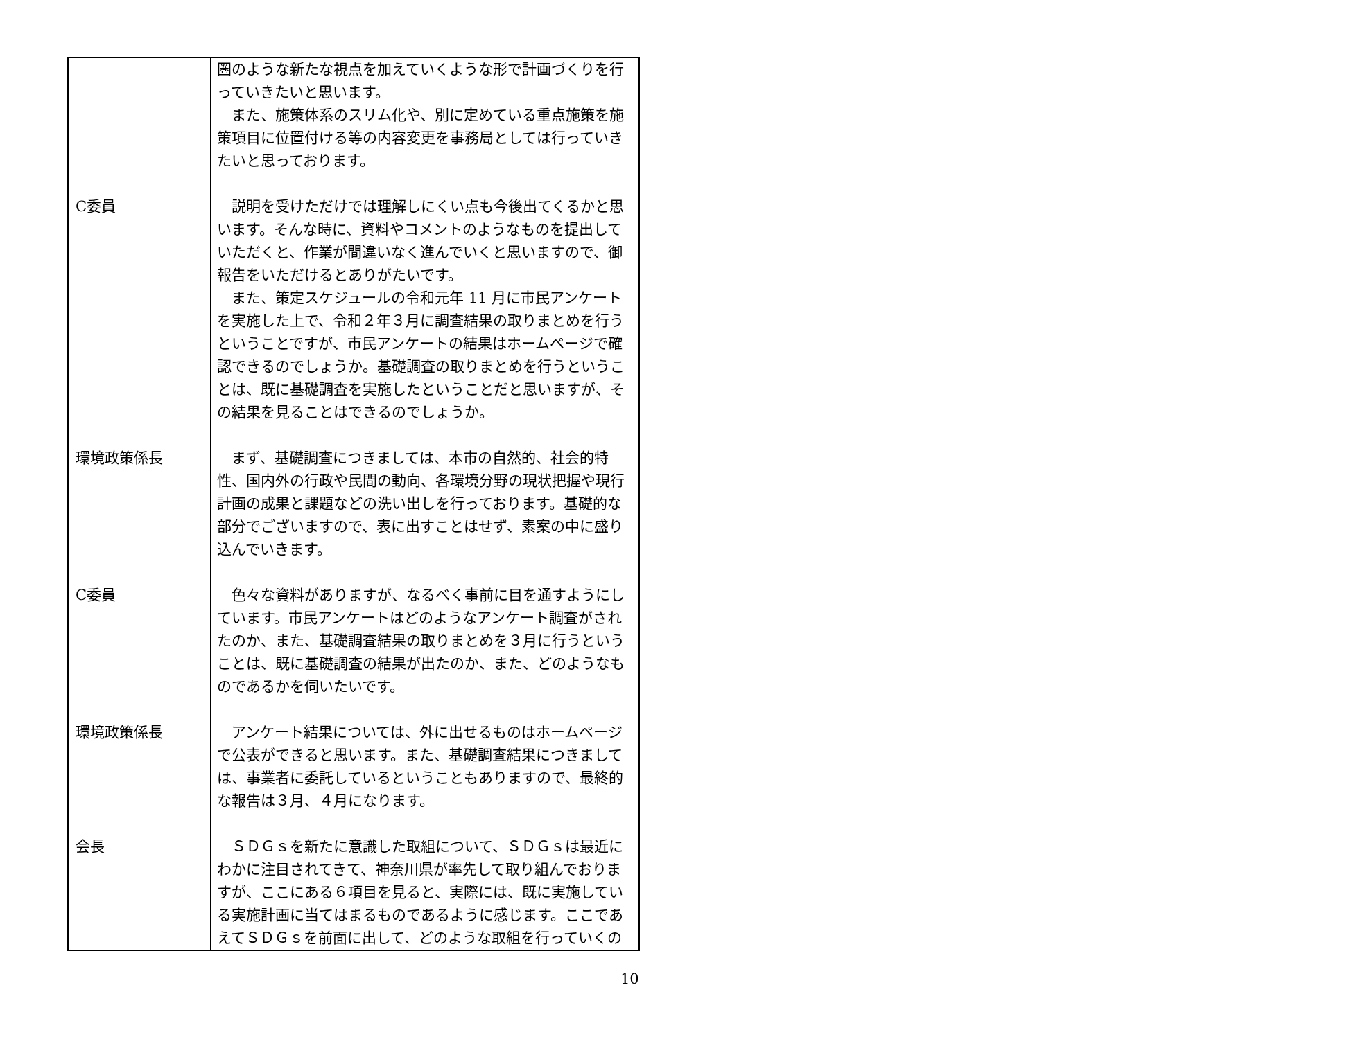| | 圏のような新たな視点を加えていくような形で計画づくりを行っていきたいと思います。 また、施策体系のスリム化や、別に定めている重点施策を施策項目に位置付ける等の内容変更を事務局としては行っていきたいと思っております。 |
| C委員 | 説明を受けただけでは理解しにくい点も今後出てくるかと思います。そんな時に、資料やコメントのようなものを提出していただくと、作業が間違いなく進んでいくと思いますので、御報告をいただけるとありがたいです。 また、策定スケジュールの令和元年 11 月に市民アンケートを実施した上で、令和２年３月に調査結果の取りまとめを行うということですが、市民アンケートの結果はホームページで確認できるのでしょうか。基礎調査の取りまとめを行うということは、既に基礎調査を実施したということだと思いますが、その結果を見ることはできるのでしょうか。 |
| 環境政策係長 | まず、基礎調査につきましては、本市の自然的、社会的特性、国内外の行政や民間の動向、各環境分野の現状把握や現行計画の成果と課題などの洗い出しを行っております。基礎的な部分でございますので、表に出すことはせず、素案の中に盛り込んでいきます。 |
| C委員 | 色々な資料がありますが、なるべく事前に目を通すようにしています。市民アンケートはどのようなアンケート調査がされたのか、また、基礎調査結果の取りまとめを３月に行うということは、既に基礎調査の結果が出たのか、また、どのようなものであるかを伺いたいです。 |
| 環境政策係長 | アンケート結果については、外に出せるものはホームページで公表ができると思います。また、基礎調査結果につきましては、事業者に委託しているということもありますので、最終的な報告は３月、４月になります。 |
| 会長 | ＳＤＧｓを新たに意識した取組について、ＳＤＧｓは最近にわかに注目されてきて、神奈川県が率先して取り組んでおりますが、ここにある６項目を見ると、実際には、既に実施している実施計画に当てはまるものであるように感じます。ここであえてＳＤＧｓを前面に出して、どのような取組を行っていくの |
10